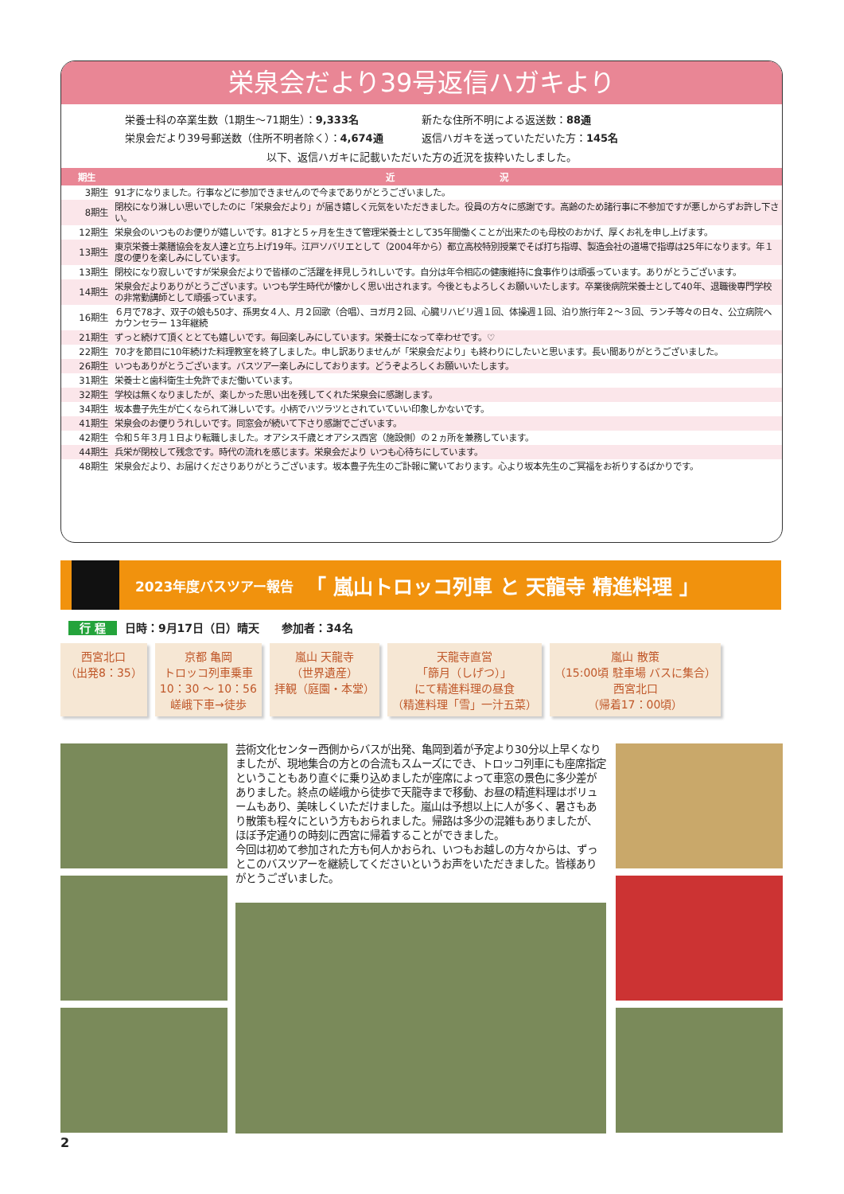栄泉会だより39号返信ハガキより
栄養士科の卒業生数（1期生〜71期生）：9,333名
新たな住所不明による返送数：88通
栄泉会だより39号郵送数（住所不明者除く）：4,674通
返信ハガキを送っていただいた方：145名
以下、返信ハガキに記載いただいた方の近況を抜粋いたしました。
| 期生 | 近 況 |
| --- | --- |
| 3期生 | 91才になりました。行事などに参加できませんので今までありがとうございました。 |
| 8期生 | 閉校になり淋しい思いでしたのに「栄泉会だより」が届き嬉しく元気をいただきました。役員の方々に感謝です。高齢のため諸行事に不参加ですが悪しからずお許し下さい。 |
| 12期生 | 栄泉会のいつものお便りが嬉しいです。81才と５ヶ月を生きて管理栄養士として35年間働くことが出来たのも母校のおかげ、厚くお礼を申し上げます。 |
| 13期生 | 東京栄養士薬膳協会を友人達と立ち上げ19年。江戸ソバリエとして（2004年から）都立高校特別授業でそば打ち指導、製造会社の道場で指導は25年になります。年１度の便りを楽しみにしています。 |
| 13期生 | 閉校になり寂しいですが栄泉会だよりで皆様のご活躍を拝見しうれしいです。自分は年令相応の健康維持に食事作りは頑張っています。ありがとうございます。 |
| 14期生 | 栄泉会だよりありがとうございます。いつも学生時代が懐かしく思い出されます。今後ともよろしくお願いいたします。卒業後病院栄養士として40年、退職後専門学校の非常勤講師として頑張っています。 |
| 16期生 | ６月で78才、双子の娘も50才、孫男女４人、月２回歌（合唱）、ヨガ月２回、心臓リハビリ週１回、体操週１回、泊り旅行年２〜３回、ランチ等々の日々、公立病院へカウンセラー 13年継続 |
| 21期生 | ずっと続けて頂くととても嬉しいです。毎回楽しみにしています。栄養士になって幸わせです。♡ |
| 22期生 | 70才を節目に10年続けた料理教室を終了しました。申し訳ありませんが「栄泉会だより」も終わりにしたいと思います。長い間ありがとうございました。 |
| 26期生 | いつもありがとうございます。バスツアー楽しみにしております。どうぞよろしくお願いいたします。 |
| 31期生 | 栄養士と歯科衛生士免許でまだ働いています。 |
| 32期生 | 学校は無くなりましたが、楽しかった思い出を残してくれた栄泉会に感謝します。 |
| 34期生 | 坂本豊子先生が亡くなられて淋しいです。小柄でハツラツとされていていい印象しかないです。 |
| 41期生 | 栄泉会のお便りうれしいです。同窓会が続いて下さり感謝でございます。 |
| 42期生 | 令和５年３月１日より転職しました。オアシス千歳とオアシス西宮（施設側）の２ヵ所を兼務しています。 |
| 44期生 | 兵栄が閉校して残念です。時代の流れを感じます。栄泉会だより いつも心待ちにしています。 |
| 48期生 | 栄泉会だより、お届けくださりありがとうございます。坂本豊子先生のご訃報に驚いております。心より坂本先生のご冥福をお祈りするばかりです。 |
2023年度バスツアー報告　「 嵐山トロッコ列車 と 天龍寺 精進料理 」
行 程 日時：9月17日（日）晴天　　参加者：34名
西宮北口
（出発8：35）
京都 亀岡
トロッコ列車乗車
10：30 〜 10：56
嵯峨下車→徒歩
嵐山 天龍寺
（世界遺産）
拝観（庭園・本堂）
天龍寺直営
「篩月（しげつ）」
にて精進料理の昼食
（精進料理「雪」一汁五菜）
嵐山 散策
（15:00頃 駐車場 バスに集合）
西宮北口
（帰着17：00頃）
芸術文化センター西側からバスが出発、亀岡到着が予定より30分以上早くなりましたが、現地集合の方との合流もスムーズにでき、トロッコ列車にも座席指定ということもあり直ぐに乗り込めましたが座席によって車窓の景色に多少差がありました。終点の嵯峨から徒歩で天龍寺まで移動、お昼の精進料理はボリュームもあり、美味しくいただけました。嵐山は予想以上に人が多く、暑さもあり散策も程々にという方もおられました。帰路は多少の混雑もありましたが、ほぼ予定通りの時刻に西宮に帰着することができました。
今回は初めて参加された方も何人かおられ、いつもお越しの方々からは、ずっとこのバスツアーを継続してくださいというお声をいただきました。皆様ありがとうございました。
2